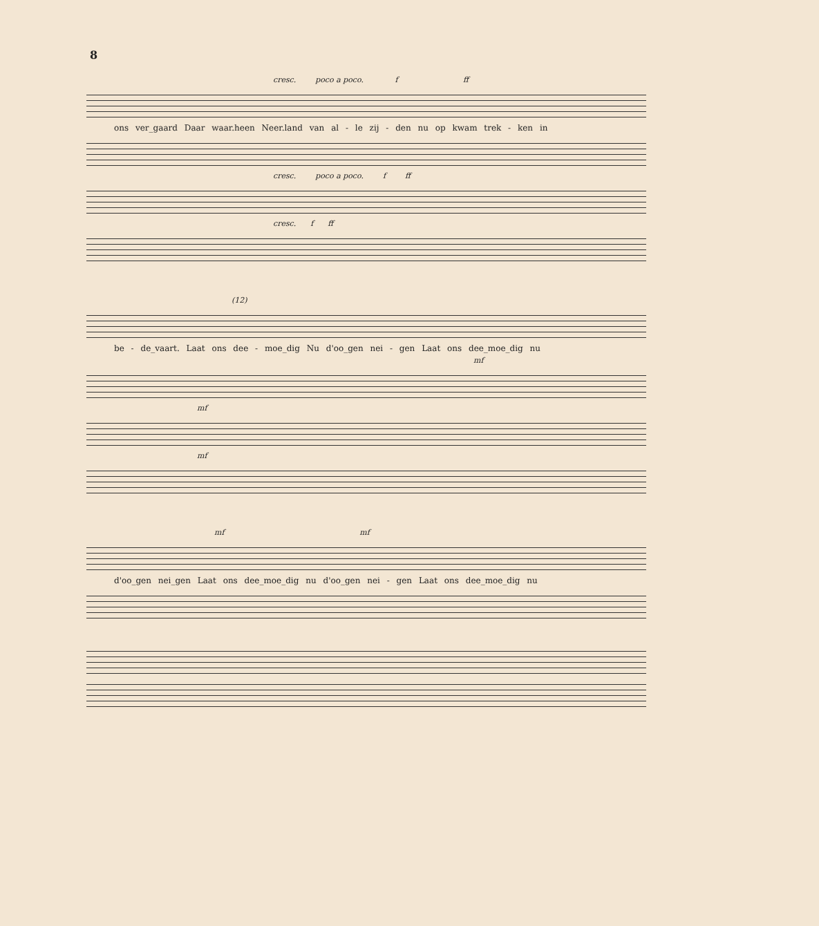8
cresc. poco a poco. f ff
ons ver_gaard Daar waar.heen Neer.land van al - le zij - den nu op kwam trek - ken in
cresc. poco a poco. f ff
cresc. f ff
(12)
be - de_vaart. Laat ons dee - moe_dig Nu d'oo_gen nei - gen Laat ons dee_moe_dig nu
mf
mf
mf
mf mf
d'oo_gen nei_gen Laat ons dee_moe_dig nu d'oo_gen nei - gen Laat ons dee_moe_dig nu